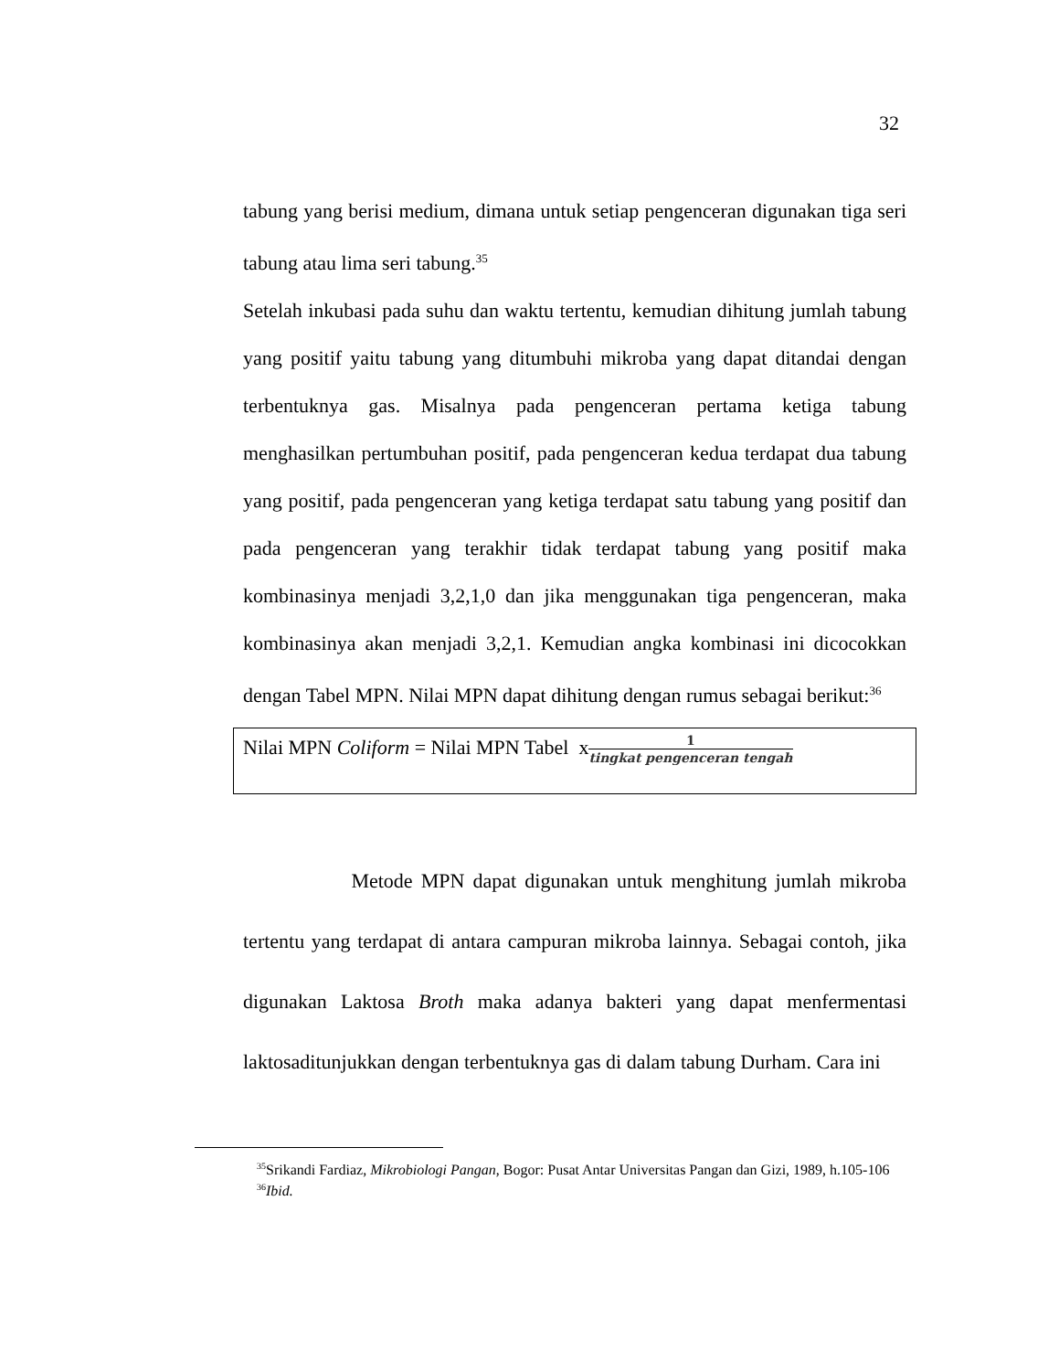32
tabung yang berisi medium, dimana untuk setiap pengenceran digunakan tiga seri tabung atau lima seri tabung.<sup>35</sup>
Setelah inkubasi pada suhu dan waktu tertentu, kemudian dihitung jumlah tabung yang positif yaitu tabung yang ditumbuhi mikroba yang dapat ditandai dengan terbentuknya gas. Misalnya pada pengenceran pertama ketiga tabung menghasilkan pertumbuhan positif, pada pengenceran kedua terdapat dua tabung yang positif, pada pengenceran yang ketiga terdapat satu tabung yang positif dan pada pengenceran yang terakhir tidak terdapat tabung yang positif maka kombinasinya menjadi 3,2,1,0 dan jika menggunakan tiga pengenceran, maka kombinasinya akan menjadi 3,2,1. Kemudian angka kombinasi ini dicocokkan dengan Tabel MPN. Nilai MPN dapat dihitung dengan rumus sebagai berikut:<sup>36</sup>
Nilai MPN Coliform = Nilai MPN Tabel x1 tingkat pengenceran tengah
Metode MPN dapat digunakan untuk menghitung jumlah mikroba tertentu yang terdapat di antara campuran mikroba lainnya. Sebagai contoh, jika digunakan Laktosa Broth maka adanya bakteri yang dapat menfermentasi laktosaditunjukkan dengan terbentuknya gas di dalam tabung Durham. Cara ini
<sup>35</sup> Srikandi Fardiaz, Mikrobiologi Pangan, Bogor: Pusat Antar Universitas Pangan dan Gizi, 1989, h.105-106
<sup>36</sup> Ibid.